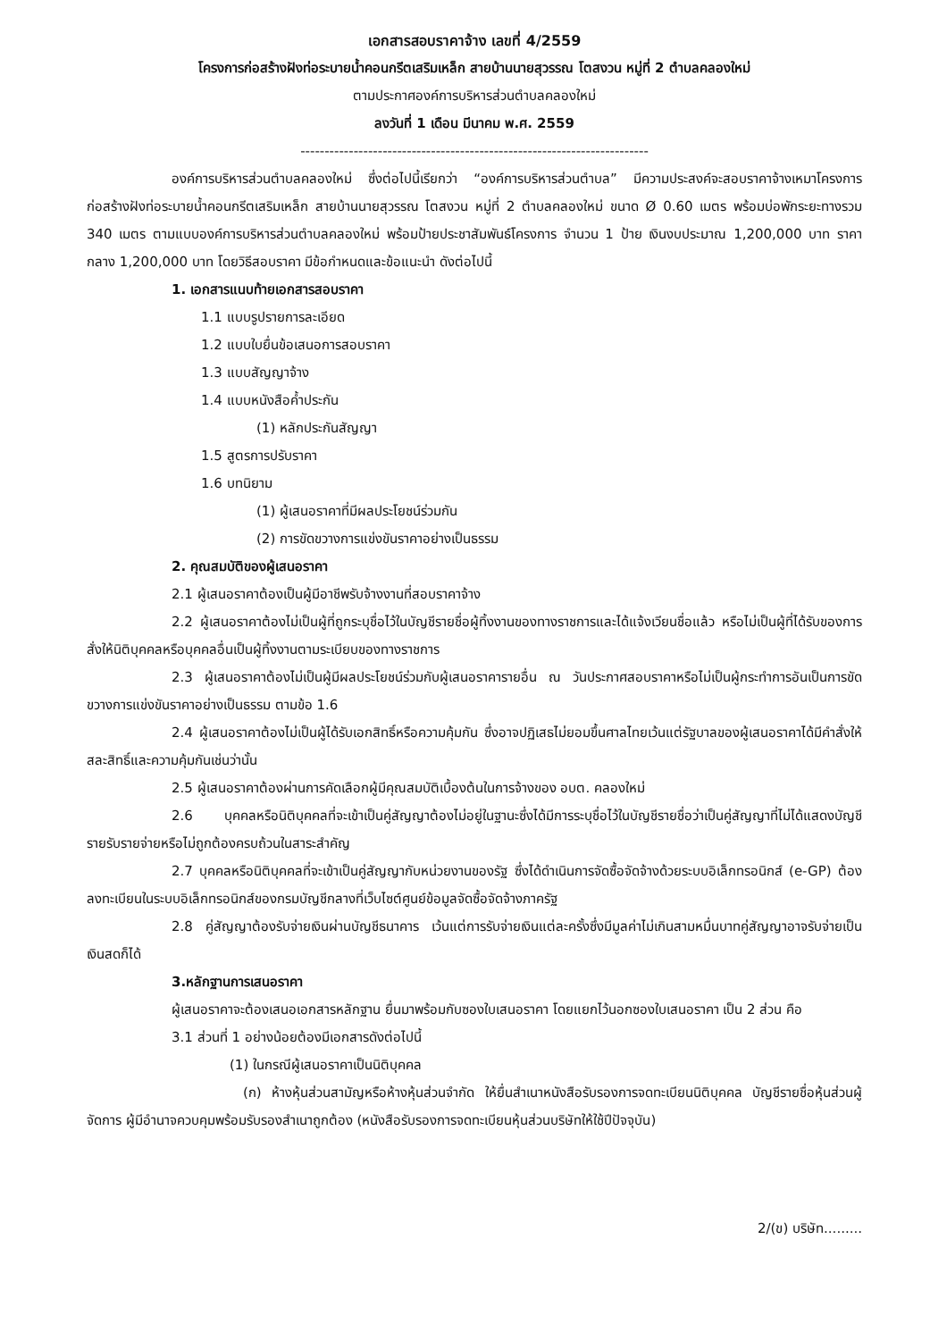เอกสารสอบราคาจ้าง เลขที่ 4/2559
โครงการก่อสร้างฝังท่อระบายน้ำคอนกรีตเสริมเหล็ก สายบ้านนายสุวรรณ โตสงวน หมู่ที่ 2 ตำบลคลองใหม่
ตามประกาศองค์การบริหารส่วนตำบลคลองใหม่
ลงวันที่ 1 เดือน มีนาคม พ.ศ. 2559
------------------------------------------------------------------------
องค์การบริหารส่วนตำบลคลองใหม่ ซึ่งต่อไปนี้เรียกว่า “องค์การบริหารส่วนตำบล” มีความประสงค์จะสอบราคาจ้างเหมาโครงการก่อสร้างฝังท่อระบายน้ำคอนกรีตเสริมเหล็ก สายบ้านนายสุวรรณ โตสงวน หมู่ที่ 2 ตำบลคลองใหม่ ขนาด Ø 0.60 เมตร พร้อมบ่อพักระยะทางรวม 340 เมตร ตามแบบองค์การบริหารส่วนตำบลคลองใหม่ พร้อมป้ายประชาสัมพันธ์โครงการ จำนวน 1 ป้าย เงินงบประมาณ 1,200,000 บาท ราคากลาง 1,200,000 บาท โดยวิธีสอบราคา มีข้อกำหนดและข้อแนะนำ ดังต่อไปนี้
1. เอกสารแนบท้ายเอกสารสอบราคา
1.1 แบบรูปรายการละเอียด
1.2 แบบใบยื่นข้อเสนอการสอบราคา
1.3 แบบสัญญาจ้าง
1.4 แบบหนังสือค้ำประกัน
(1) หลักประกันสัญญา
1.5 สูตรการปรับราคา
1.6 บทนิยาม
(1) ผู้เสนอราคาที่มีผลประโยชน์ร่วมกัน
(2) การขัดขวางการแข่งขันราคาอย่างเป็นธรรม
2. คุณสมบัติของผู้เสนอราคา
2.1 ผู้เสนอราคาต้องเป็นผู้มีอาชีพรับจ้างงานที่สอบราคาจ้าง
2.2 ผู้เสนอราคาต้องไม่เป็นผู้ที่ถูกระบุชื่อไว้ในบัญชีรายชื่อผู้ทิ้งงานของทางราชการและได้แจ้งเวียนชื่อแล้ว หรือไม่เป็นผู้ที่ได้รับของการสั่งให้นิติบุคคลหรือบุคคลอื่นเป็นผู้ทิ้งงานตามระเบียบของทางราชการ
2.3 ผู้เสนอราคาต้องไม่เป็นผู้มีผลประโยชน์ร่วมกับผู้เสนอราคารายอื่น ณ วันประกาศสอบราคาหรือไม่เป็นผู้กระทำการอันเป็นการขัดขวางการแข่งขันราคาอย่างเป็นธรรม ตามข้อ 1.6
2.4 ผู้เสนอราคาต้องไม่เป็นผู้ได้รับเอกสิทธิ์หรือความคุ้มกัน ซึ่งอาจปฏิเสธไม่ยอมขึ้นศาลไทยเว้นแต่รัฐบาลของผู้เสนอราคาได้มีคำสั่งให้สละสิทธิ์และความคุ้มกันเช่นว่านั้น
2.5 ผู้เสนอราคาต้องผ่านการคัดเลือกผู้มีคุณสมบัติเบื้องต้นในการจ้างของ อบต. คลองใหม่
2.6 บุคคลหรือนิติบุคคลที่จะเข้าเป็นคู่สัญญาต้องไม่อยู่ในฐานะซึ่งได้มีการระบุชื่อไว้ในบัญชีรายชื่อว่าเป็นคู่สัญญาที่ไม่ได้แสดงบัญชีรายรับรายจ่ายหรือไม่ถูกต้องครบถ้วนในสาระสำคัญ
2.7 บุคคลหรือนิติบุคคลที่จะเข้าเป็นคู่สัญญากับหน่วยงานของรัฐ ซึ่งได้ดำเนินการจัดซื้อจัดจ้างด้วยระบบอิเล็กทรอนิกส์ (e-GP) ต้องลงทะเบียนในระบบอิเล็กทรอนิกส์ของกรมบัญชีกลางที่เว็บไซต์ศูนย์ข้อมูลจัดซื้อจัดจ้างภาครัฐ
2.8 คู่สัญญาต้องรับจ่ายเงินผ่านบัญชีธนาคาร เว้นแต่การรับจ่ายเงินแต่ละครั้งซึ่งมีมูลค่าไม่เกินสามหมื่นบาทคู่สัญญาอาจรับจ่ายเป็นเงินสดก็ได้
3.หลักฐานการเสนอราคา
ผู้เสนอราคาจะต้องเสนอเอกสารหลักฐาน ยื่นมาพร้อมกับซองใบเสนอราคา โดยแยกไว้นอกซองใบเสนอราคา เป็น 2 ส่วน คือ
3.1 ส่วนที่ 1 อย่างน้อยต้องมีเอกสารดังต่อไปนี้
(1) ในกรณีผู้เสนอราคาเป็นนิติบุคคล
(ก) ห้างหุ้นส่วนสามัญหรือห้างหุ้นส่วนจำกัด ให้ยื่นสำเนาหนังสือรับรองการจดทะเบียนนิติบุคคล บัญชีรายชื่อหุ้นส่วนผู้จัดการ ผู้มีอำนาจควบคุมพร้อมรับรองสำเนาถูกต้อง (หนังสือรับรองการจดทะเบียนหุ้นส่วนบริษัทให้ใช้ปีปัจจุบัน)
2/(ข) บริษัท.........